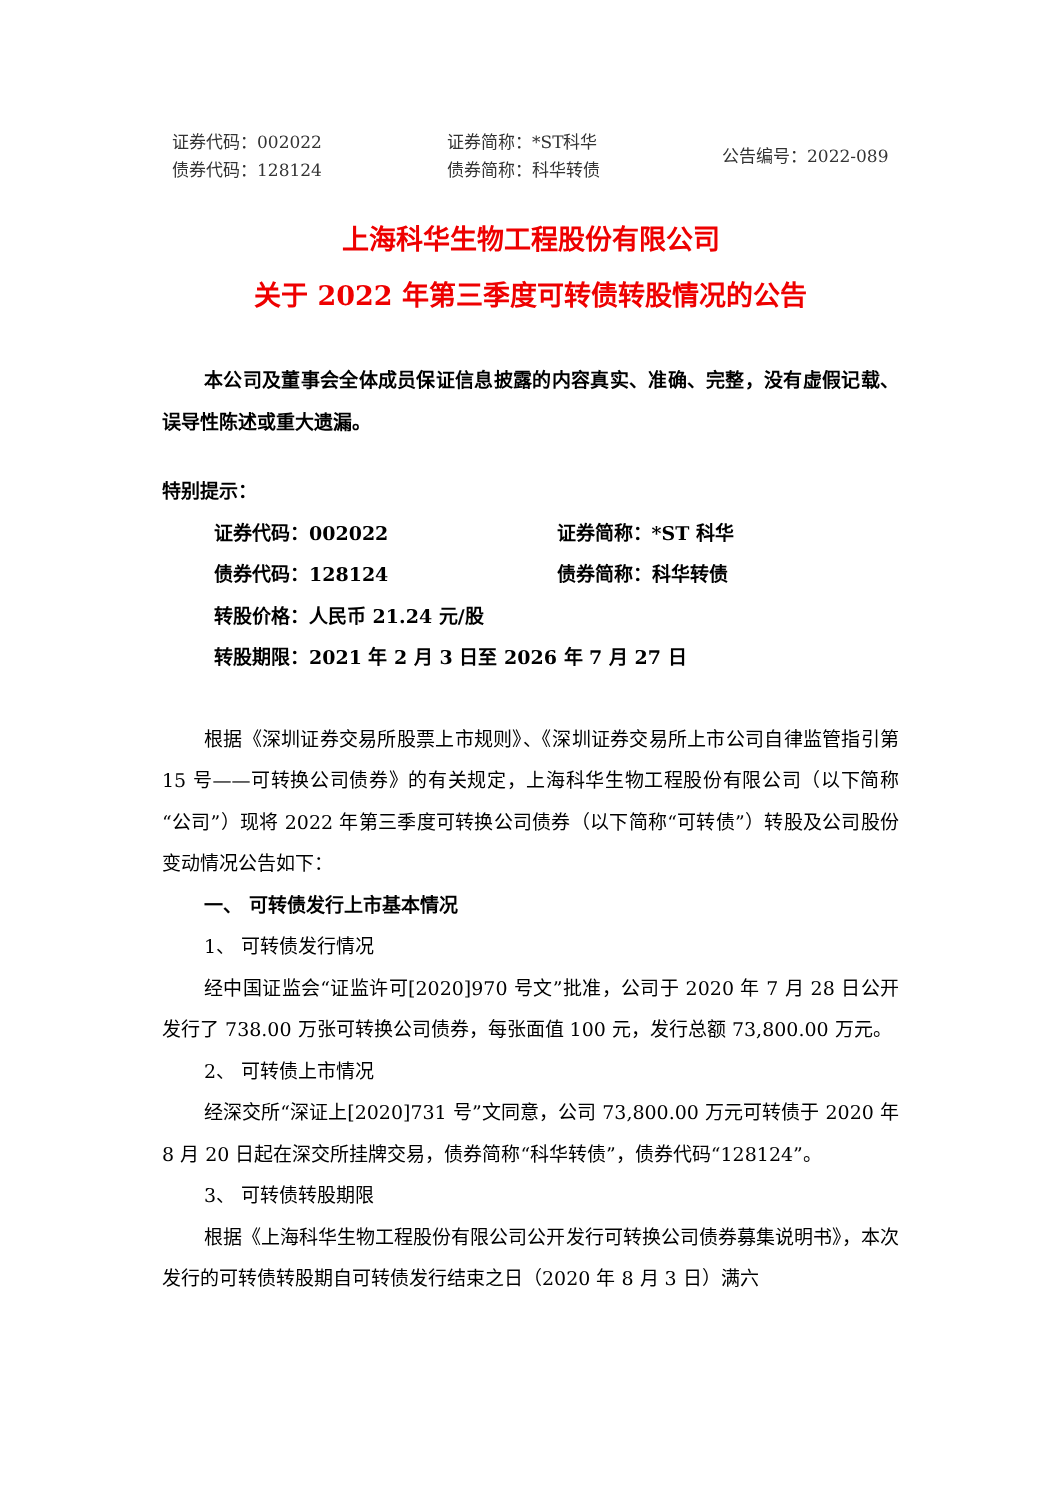证券代码：002022
债券代码：128124
证券简称：*ST科华
债券简称：科华转债
公告编号：2022-089
上海科华生物工程股份有限公司
关于 2022 年第三季度可转债转股情况的公告
本公司及董事会全体成员保证信息披露的内容真实、准确、完整，没有虚假记载、误导性陈述或重大遗漏。
特别提示：
证券代码：002022 证券简称：*ST 科华
债券代码：128124 债券简称：科华转债
转股价格：人民币 21.24 元/股
转股期限：2021 年 2 月 3 日至 2026 年 7 月 27 日
根据《深圳证券交易所股票上市规则》、《深圳证券交易所上市公司自律监管指引第 15 号——可转换公司债券》的有关规定，上海科华生物工程股份有限公司（以下简称“公司”）现将 2022 年第三季度可转换公司债券（以下简称“可转债”）转股及公司股份变动情况公告如下：
一、 可转债发行上市基本情况
1、 可转债发行情况
经中国证监会“证监许可[2020]970 号文”批准，公司于 2020 年 7 月 28 日公开发行了 738.00 万张可转换公司债券，每张面值 100 元，发行总额 73,800.00 万元。
2、 可转债上市情况
经深交所“深证上[2020]731 号”文同意，公司 73,800.00 万元可转债于 2020 年 8 月 20 日起在深交所挂牌交易，债券简称“科华转债”，债券代码“128124”。
3、 可转债转股期限
根据《上海科华生物工程股份有限公司公开发行可转换公司债券募集说明书》，本次发行的可转债转股期自可转债发行结束之日（2020 年 8 月 3 日）满六